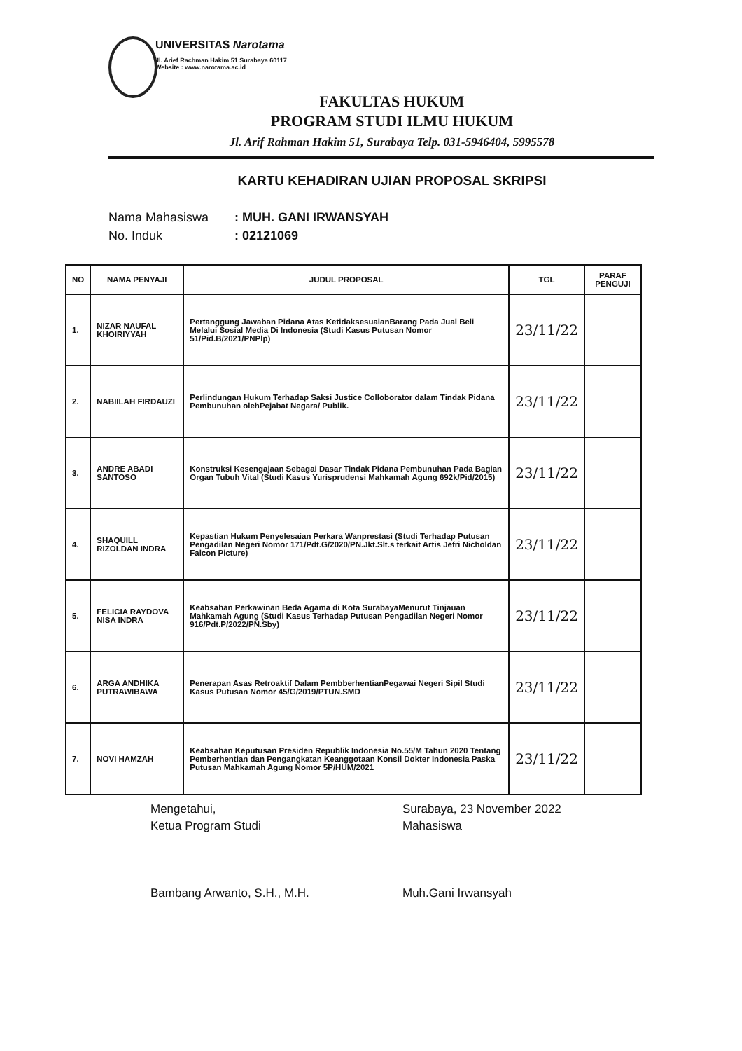UNIVERSITAS Narotama
Jl. Arief Rachman Hakim 51 Surabaya 60117
Website : www.narotama.ac.id
FAKULTAS HUKUM
PROGRAM STUDI ILMU HUKUM
Jl. Arif Rahman Hakim 51, Surabaya Telp. 031-5946404, 5995578
KARTU KEHADIRAN UJIAN PROPOSAL SKRIPSI
Nama Mahasiswa: MUH. GANI IRWANSYAH
No. Induk: 02121069
| NO | NAMA PENYAJI | JUDUL PROPOSAL | TGL | PARAF PENGUJI |
| --- | --- | --- | --- | --- |
| 1. | NIZAR NAUFAL KHOIRIYYAH | Pertanggung Jawaban Pidana Atas KetidaksesuaianBarang Pada Jual Beli Melalui Sosial Media Di Indonesia (Studi Kasus Putusan Nomor 51/Pid.B/2021/PNPlp) | 23/11/22 | |
| 2. | NABIILAH FIRDAUZI | Perlindungan Hukum Terhadap Saksi Justice Colloborator dalam Tindak Pidana Pembunuhan olehPejabat Negara/ Publik. | 23/11/22 | |
| 3. | ANDRE ABADI SANTOSO | Konstruksi Kesengajaan Sebagai Dasar Tindak Pidana Pembunuhan Pada Bagian Organ Tubuh Vital (Studi Kasus Yurisprudensi Mahkamah Agung 692k/Pid/2015) | 23/11/22 | |
| 4. | SHAQUILL RIZOLDAN INDRA | Kepastian Hukum Penyelesaian Perkara Wanprestasi (Studi Terhadap Putusan Pengadilan Negeri Nomor 171/Pdt.G/2020/PN.Jkt.Slt.s terkait Artis Jefri Nicholdan Falcon Picture) | 23/11/22 | |
| 5. | FELICIA RAYDOVA NISA INDRA | Keabsahan Perkawinan Beda Agama di Kota SurabayaMenurut Tinjauan Mahkamah Agung (Studi Kasus Terhadap Putusan Pengadilan Negeri Nomor 916/Pdt.P/2022/PN.Sby) | 23/11/22 | |
| 6. | ARGA ANDHIKA PUTRAWIBAWA | Penerapan Asas Retroaktif Dalam PembberhentianPegawai Negeri Sipil Studi Kasus Putusan Nomor 45/G/2019/PTUN.SMD | 23/11/22 | |
| 7. | NOVI HAMZAH | Keabsahan Keputusan Presiden Republik Indonesia No.55/M Tahun 2020 Tentang Pemberhentian dan Pengangkatan Keanggotaan Konsil Dokter Indonesia Paska Putusan Mahkamah Agung Nomor 5P/HUM/2021 | 23/11/22 | |
Mengetahui,
Ketua Program Studi
Bambang Arwanto, S.H., M.H.
Surabaya, 23 November 2022
Mahasiswa
Muh.Gani Irwansyah